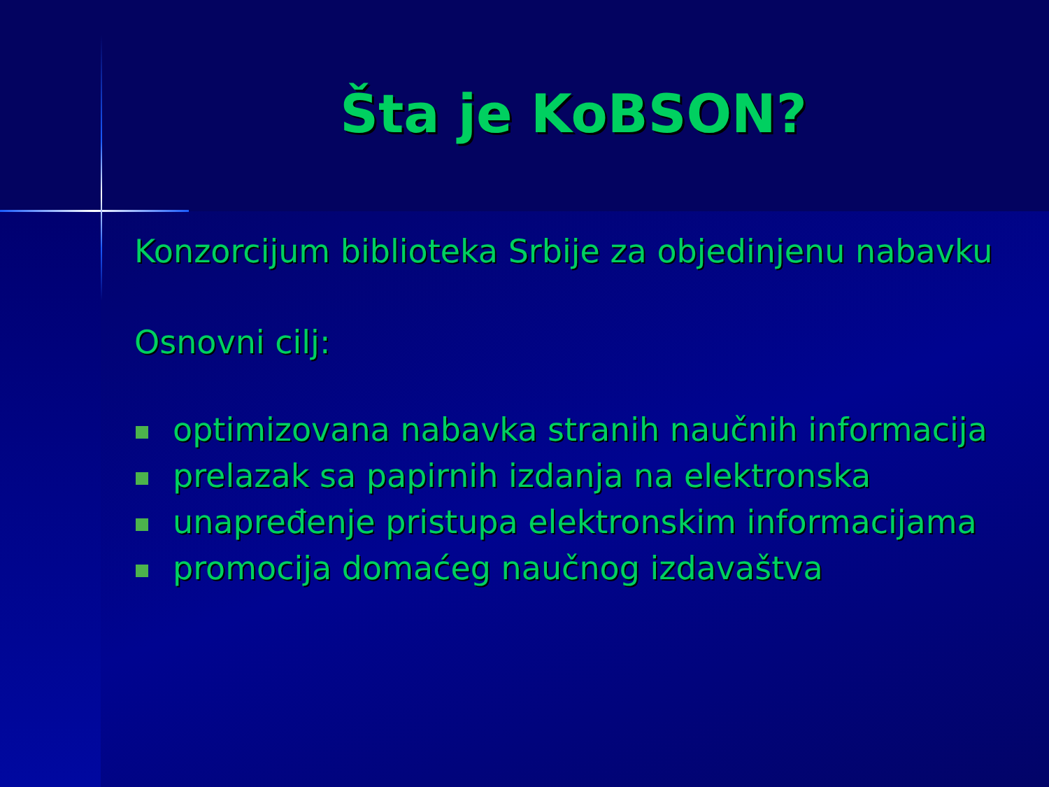Šta je KoBSON?
Konzorcijum biblioteka Srbije za objedinjenu nabavku
Osnovni cilj:
optimizovana nabavka stranih naučnih informacija
prelazak sa papirnih izdanja na elektronska
unapređenje pristupa elektronskim informacijama
promocija domaćeg naučnog izdavaštva